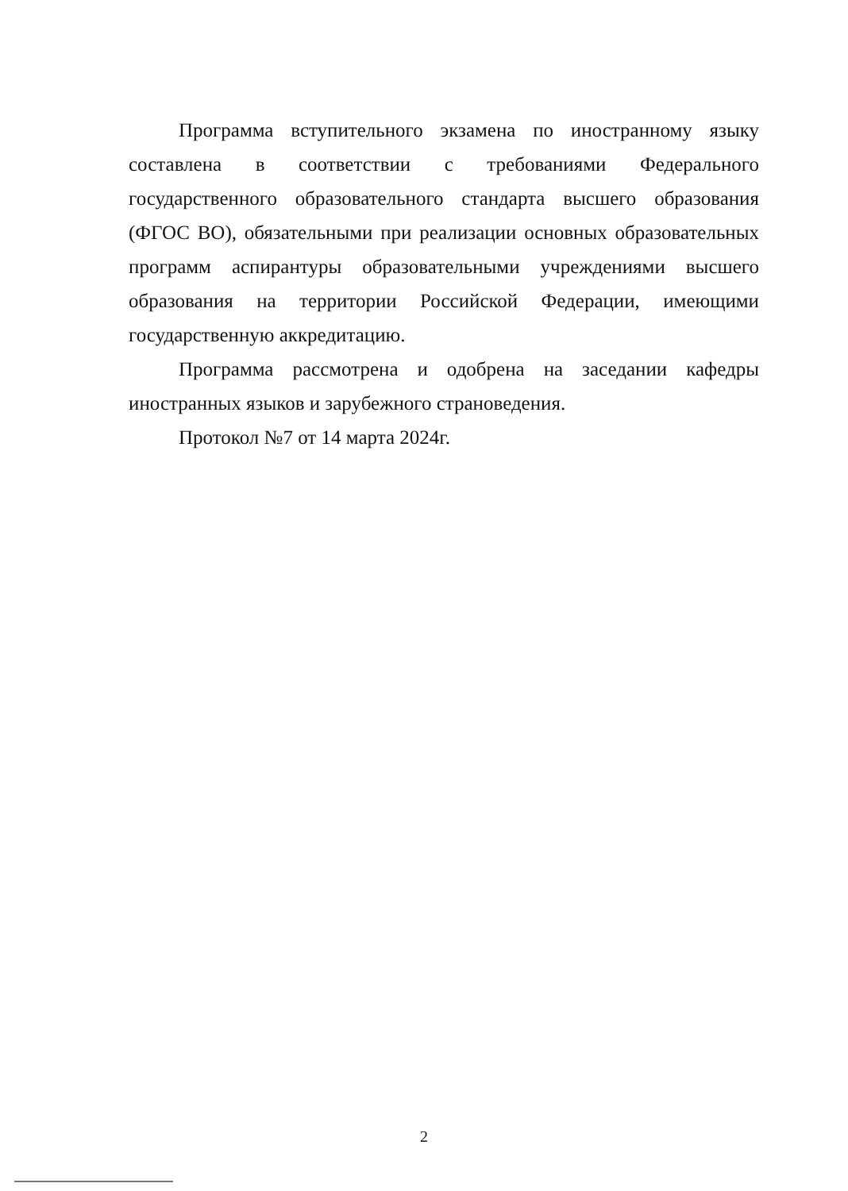Программа вступительного экзамена по иностранному языку составлена в соответствии с требованиями Федерального государственного образовательного стандарта высшего образования (ФГОС ВО), обязательными при реализации основных образовательных программ аспирантуры образовательными учреждениями высшего образования на территории Российской Федерации, имеющими государственную аккредитацию.
Программа рассмотрена и одобрена на заседании кафедры иностранных языков и зарубежного страноведения.
Протокол №7 от 14 марта 2024г.
2